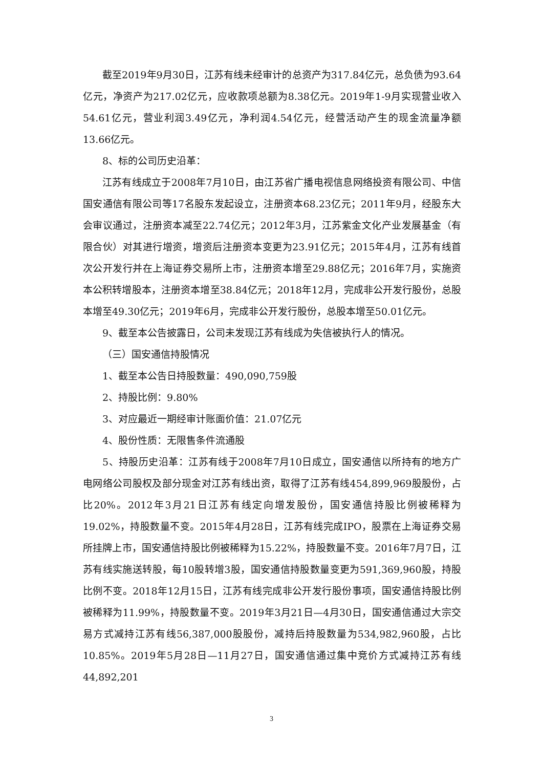截至2019年9月30日，江苏有线未经审计的总资产为317.84亿元，总负债为93.64亿元，净资产为217.02亿元，应收款项总额为8.38亿元。2019年1-9月实现营业收入54.61亿元，营业利润3.49亿元，净利润4.54亿元，经营活动产生的现金流量净额13.66亿元。
8、标的公司历史沿革：
江苏有线成立于2008年7月10日，由江苏省广播电视信息网络投资有限公司、中信国安通信有限公司等17名股东发起设立，注册资本68.23亿元；2011年9月，经股东大会审议通过，注册资本减至22.74亿元；2012年3月，江苏紫金文化产业发展基金（有限合伙）对其进行增资，增资后注册资本变更为23.91亿元；2015年4月，江苏有线首次公开发行并在上海证券交易所上市，注册资本增至29.88亿元；2016年7月，实施资本公积转增股本，注册资本增至38.84亿元；2018年12月，完成非公开发行股份，总股本增至49.30亿元；2019年6月，完成非公开发行股份，总股本增至50.01亿元。
9、截至本公告披露日，公司未发现江苏有线成为失信被执行人的情况。
（三）国安通信持股情况
1、截至本公告日持股数量：490,090,759股
2、持股比例：9.80%
3、对应最近一期经审计账面价值：21.07亿元
4、股份性质：无限售条件流通股
5、持股历史沿革：江苏有线于2008年7月10日成立，国安通信以所持有的地方广电网络公司股权及部分现金对江苏有线出资，取得了江苏有线454,899,969股股份，占比20%。2012年3月21日江苏有线定向增发股份，国安通信持股比例被稀释为19.02%，持股数量不变。2015年4月28日，江苏有线完成IPO，股票在上海证券交易所挂牌上市，国安通信持股比例被稀释为15.22%，持股数量不变。2016年7月7日，江苏有线实施送转股，每10股转增3股，国安通信持股数量变更为591,369,960股，持股比例不变。2018年12月15日，江苏有线完成非公开发行股份事项，国安通信持股比例被稀释为11.99%，持股数量不变。2019年3月21日—4月30日，国安通信通过大宗交易方式减持江苏有线56,387,000股股份，减持后持股数量为534,982,960股，占比10.85%。2019年5月28日—11月27日，国安通信通过集中竞价方式减持江苏有线44,892,201
3